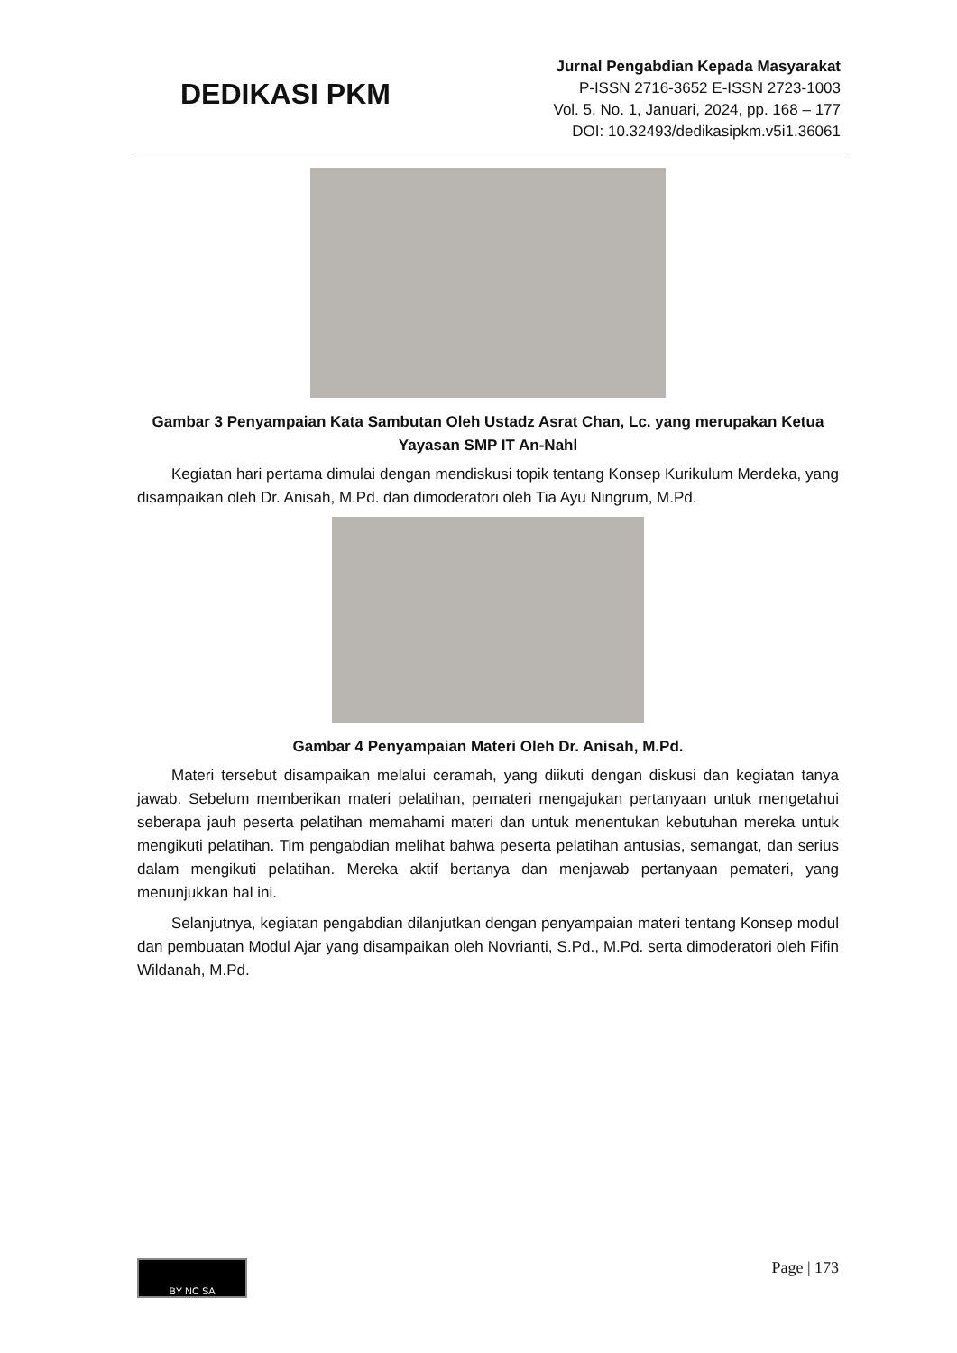DEDIKASI PKM
Jurnal Pengabdian Kepada Masyarakat
P-ISSN 2716-3652 E-ISSN 2723-1003
Vol. 5, No. 1, Januari, 2024, pp. 168 – 177
DOI: 10.32493/dedikasipkm.v5i1.36061
Gambar 3 Penyampaian Kata Sambutan Oleh Ustadz Asrat Chan, Lc. yang merupakan Ketua Yayasan SMP IT An-Nahl
Kegiatan hari pertama dimulai dengan mendiskusi topik tentang Konsep Kurikulum Merdeka, yang disampaikan oleh Dr. Anisah, M.Pd. dan dimoderatori oleh Tia Ayu Ningrum, M.Pd.
Gambar 4 Penyampaian Materi Oleh Dr. Anisah, M.Pd.
Materi tersebut disampaikan melalui ceramah, yang diikuti dengan diskusi dan kegiatan tanya jawab. Sebelum memberikan materi pelatihan, pemateri mengajukan pertanyaan untuk mengetahui seberapa jauh peserta pelatihan memahami materi dan untuk menentukan kebutuhan mereka untuk mengikuti pelatihan. Tim pengabdian melihat bahwa peserta pelatihan antusias, semangat, dan serius dalam mengikuti pelatihan. Mereka aktif bertanya dan menjawab pertanyaan pemateri, yang menunjukkan hal ini.
Selanjutnya, kegiatan pengabdian dilanjutkan dengan penyampaian materi tentang Konsep modul dan pembuatan Modul Ajar yang disampaikan oleh Novrianti, S.Pd., M.Pd. serta dimoderatori oleh Fifin Wildanah, M.Pd.
BY NC SA
Page | 173